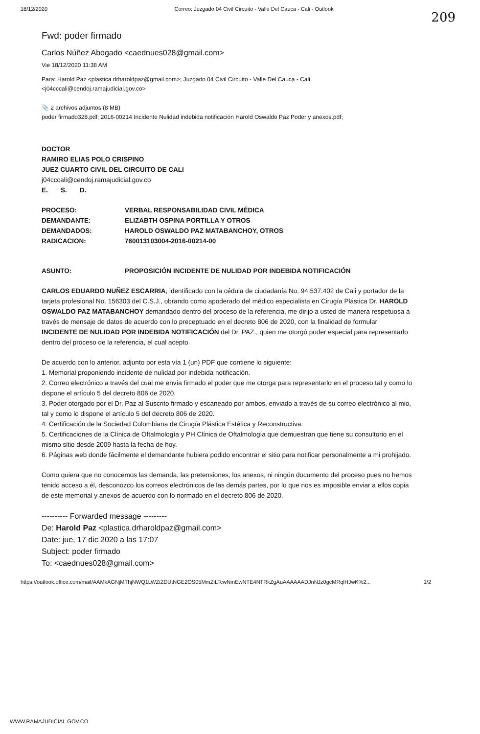18/12/2020 Correo: Juzgado 04 Civil Circuito - Valle Del Cauca - Cali - Outlook
209
Fwd: poder firmado
Carlos Núñez Abogado <caednues028@gmail.com>
Vie 18/12/2020 11:38 AM
Para: Harold Paz <plastica.drharoldpaz@gmail.com>; Juzgado 04 Civil Circuito - Valle Del Cauca - Cali <j04cccali@cendoj.ramajudicial.gov.co>
📎 2 archivos adjuntos (8 MB)
poder firmado328.pdf; 2016-00214 Incidente Nulidad indebida notificación Harold Oswaldo Paz Poder y anexos.pdf;
DOCTOR
RAMIRO ELIAS POLO CRISPINO
JUEZ CUARTO CIVIL DEL CIRCUITO DE CALI
j04cccali@cendoj.ramajudicial.gov.co
E. S. D.
| PROCESO: | VERBAL RESPONSABILIDAD CIVIL MÉDICA |
| DEMANDANTE: | ELIZABTH OSPINA PORTILLA Y OTROS |
| DEMANDADOS: | HAROLD OSWALDO PAZ MATABANCHOY, OTROS |
| RADICACION: | 760013103004-2016-00214-00 |
| ASUNTO: | PROPOSICIÓN INCIDENTE DE NULIDAD POR INDEBIDA NOTIFICACIÓN |
CARLOS EDUARDO NUÑEZ ESCARRIA, identificado con la cédula de ciudadanía No. 94.537.402 de Cali y portador de la tarjeta profesional No. 156303 del C.S.J., obrando como apoderado del médico especialista en Cirugía Plástica Dr. HAROLD OSWALDO PAZ MATABANCHOY demandado dentro del proceso de la referencia, me dirijo a usted de manera respetuosa a través de mensaje de datos de acuerdo con lo preceptuado en el decreto 806 de 2020, con la finalidad de formular INCIDENTE DE NULIDAD POR INDEBIDA NOTIFICACIÓN del Dr. PAZ., quien me otorgó poder especial para representarlo dentro del proceso de la referencia, el cual acepto.
De acuerdo con lo anterior, adjunto por esta vía 1 (un) PDF que contiene lo siguiente:
1. Memorial proponiendo incidente de nulidad por indebida notificación.
2. Correo electrónico a través del cual me envía firmado el poder que me otorga para representarlo en el proceso tal y como lo dispone el artículo 5 del decreto 806 de 2020.
3. Poder otorgado por el Dr. Paz al Suscrito firmado y escaneado por ambos, enviado a través de su correo electrónico al mio, tal y como lo dispone el artículo 5 del decreto 806 de 2020.
4. Certificación de la Sociedad Colombiana de Cirugía Plástica Estética y Reconstructiva.
5. Certificaciones de la Clínica de Oftalmología y PH Clínica de Oftalmología que demuestran que tiene su consultorio en el mismo sitio desde 2009 hasta la fecha de hoy.
6. Páginas web donde fácilmente el demandante hubiera podido encontrar el sitio para notificar personalmente a mi prohijado.
Como quiera que no conocemos las demanda, las pretensiones, los anexos, ni ningún documento del proceso pues no hemos tenido acceso a él, desconozco los correos electrónicos de las demás partes, por lo que nos es imposible enviar a ellos copia de este memorial y anexos de acuerdo con lo normado en el decreto 806 de 2020.
---------- Forwarded message ---------
De: Harold Paz <plastica.drharoldpaz@gmail.com>
Date: jue, 17 dic 2020 a las 17:07
Subject: poder firmado
To: <caednues028@gmail.com>
https://outlook.office.com/mail/AAMkAGNjMThjNWQ1LWZiZDUtNGE2OS05MmZiLTcwNmEwNTE4NTRkZgAuAAAAAADJnNJz0gcMRqlHJwK%2... 1/2
WWW.RAMAJUDICIAL.GOV.CO